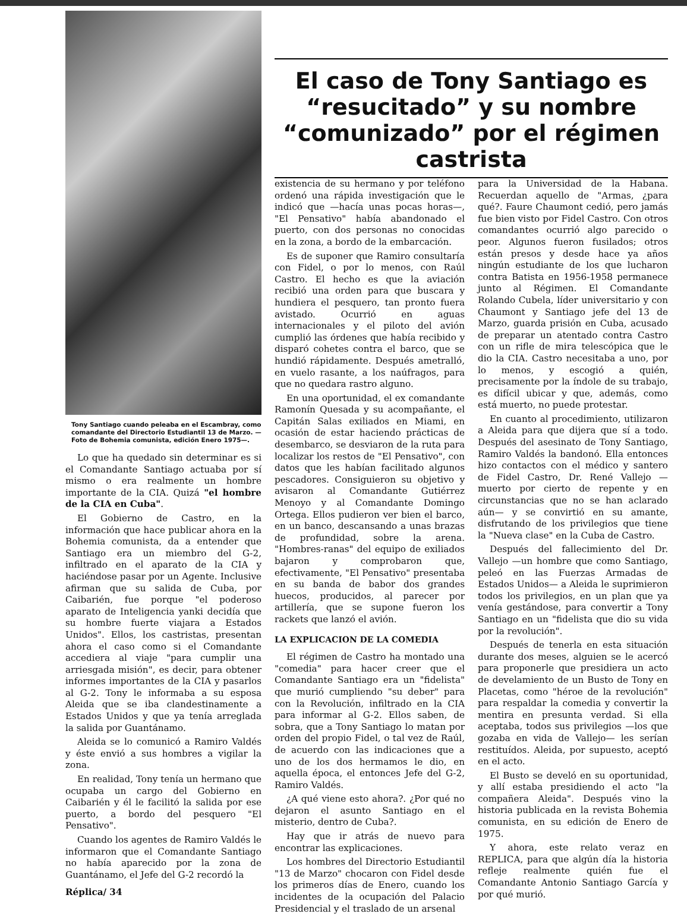Tony Santiago cuando peleaba en el Escambray, como comandante del Directorio Estudiantil 13 de Marzo. —Foto de Bohemia comunista, edición Enero 1975—.
Lo que ha quedado sin determinar es si el Comandante Santiago actuaba por sí mismo o era realmente un hombre importante de la CIA. Quizá "el hombre de la CIA en Cuba".
El Gobierno de Castro, en la información que hace publicar ahora en la Bohemia comunista, da a entender que Santiago era un miembro del G-2, infiltrado en el aparato de la CIA y haciéndose pasar por un Agente. Inclusive afirman que su salida de Cuba, por Caibarién, fue porque "el poderoso aparato de Inteligencia yanki decidía que su hombre fuerte viajara a Estados Unidos". Ellos, los castristas, presentan ahora el caso como si el Comandante accediera al viaje "para cumplir una arriesgada misión", es decir, para obtener informes importantes de la CIA y pasarlos al G-2. Tony le informaba a su esposa Aleida que se iba clandestinamente a Estados Unidos y que ya tenía arreglada la salida por Guantánamo.
Aleida se lo comunicó a Ramiro Valdés y éste envió a sus hombres a vigilar la zona.
En realidad, Tony tenía un hermano que ocupaba un cargo del Gobierno en Caibarién y él le facilitó la salida por ese puerto, a bordo del pesquero "El Pensativo".
Cuando los agentes de Ramiro Valdés le informaron que el Comandante Santiago no había aparecido por la zona de Guantánamo, el Jefe del G-2 recordó la
Réplica/ 34
El caso de Tony Santiago es “resucitado” y su nombre “comunizado” por el régimen castrista
existencia de su hermano y por teléfono ordenó una rápida investigación que le indicó que —hacía unas pocas horas—, "El Pensativo" había abandonado el puerto, con dos personas no conocidas en la zona, a bordo de la embarcación.
Es de suponer que Ramiro consultaría con Fidel, o por lo menos, con Raúl Castro. El hecho es que la aviación recibió una orden para que buscara y hundiera el pesquero, tan pronto fuera avistado. Ocurrió en aguas internacionales y el piloto del avión cumplió las órdenes que había recibido y disparó cohetes contra el barco, que se hundió rápidamente. Después ametralló, en vuelo rasante, a los naúfragos, para que no quedara rastro alguno.
En una oportunidad, el ex comandante Ramonín Quesada y su acompañante, el Capitán Salas exiliados en Miami, en ocasión de estar haciendo prácticas de desembarco, se desviaron de la ruta para localizar los restos de "El Pensativo", con datos que les habían facilitado algunos pescadores. Consiguieron su objetivo y avisaron al Comandante Gutiérrez Menoyo y al Comandante Domingo Ortega. Ellos pudieron ver bien el barco, en un banco, descansando a unas brazas de profundidad, sobre la arena. "Hombres-ranas" del equipo de exiliados bajaron y comprobaron que, efectivamente, "El Pensativo" presentaba en su banda de babor dos grandes huecos, producidos, al parecer por artillería, que se supone fueron los rackets que lanzó el avión.
LA EXPLICACION DE LA COMEDIA
El régimen de Castro ha montado una "comedia" para hacer creer que el Comandante Santiago era un "fidelista" que murió cumpliendo "su deber" para con la Revolución, infiltrado en la CIA para informar al G-2. Ellos saben, de sobra, que a Tony Santiago lo matan por orden del propio Fidel, o tal vez de Raúl, de acuerdo con las indicaciones que a uno de los dos hermamos le dio, en aquella época, el entonces Jefe del G-2, Ramiro Valdés.
¿A qué viene esto ahora?. ¿Por qué no dejaron el asunto Santiago en el misterio, dentro de Cuba?.
Hay que ir atrás de nuevo para encontrar las explicaciones.
Los hombres del Directorio Estudiantil "13 de Marzo" chocaron con Fidel desde los primeros días de Enero, cuando los incidentes de la ocupación del Palacio Presidencial y el traslado de un arsenal
para la Universidad de la Habana. Recuerdan aquello de "Armas, ¿para qué?. Faure Chaumont cedió, pero jamás fue bien visto por Fidel Castro. Con otros comandantes ocurrió algo parecido o peor. Algunos fueron fusilados; otros están presos y desde hace ya años ningún estudiante de los que lucharon contra Batista en 1956-1958 permanece junto al Régimen. El Comandante Rolando Cubela, líder universitario y con Chaumont y Santiago jefe del 13 de Marzo, guarda prisión en Cuba, acusado de preparar un atentado contra Castro con un rifle de mira telescópica que le dio la CIA. Castro necesitaba a uno, por lo menos, y escogió a quién, precisamente por la índole de su trabajo, es difícil ubicar y que, además, como está muerto, no puede protestar.
En cuanto al procedimiento, utilizaron a Aleida para que dijera que sí a todo. Después del asesinato de Tony Santiago, Ramiro Valdés la bandonó. Ella entonces hizo contactos con el médico y santero de Fidel Castro, Dr. René Vallejo —muerto por cierto de repente y en circunstancias que no se han aclarado aún— y se convirtió en su amante, disfrutando de los privilegios que tiene la "Nueva clase" en la Cuba de Castro.
Después del fallecimiento del Dr. Vallejo —un hombre que como Santiago, peleó en las Fuerzas Armadas de Estados Unidos— a Aleida le suprimieron todos los privilegios, en un plan que ya venía gestándose, para convertir a Tony Santiago en un "fidelista que dio su vida por la revolución".
Después de tenerla en esta situación durante dos meses, alguien se le acercó para proponerle que presidiera un acto de develamiento de un Busto de Tony en Placetas, como "héroe de la revolución" para respaldar la comedia y convertir la mentira en presunta verdad. Si ella aceptaba, todos sus privilegios —los que gozaba en vida de Vallejo— les serían restituídos. Aleida, por supuesto, aceptó en el acto.
El Busto se develó en su oportunidad, y allí estaba presidiendo el acto "la compañera Aleida". Después vino la historia publicada en la revista Bohemia comunista, en su edición de Enero de 1975.
Y ahora, este relato veraz en REPLICA, para que algún día la historia refleje realmente quién fue el Comandante Antonio Santiago García y por qué murió.